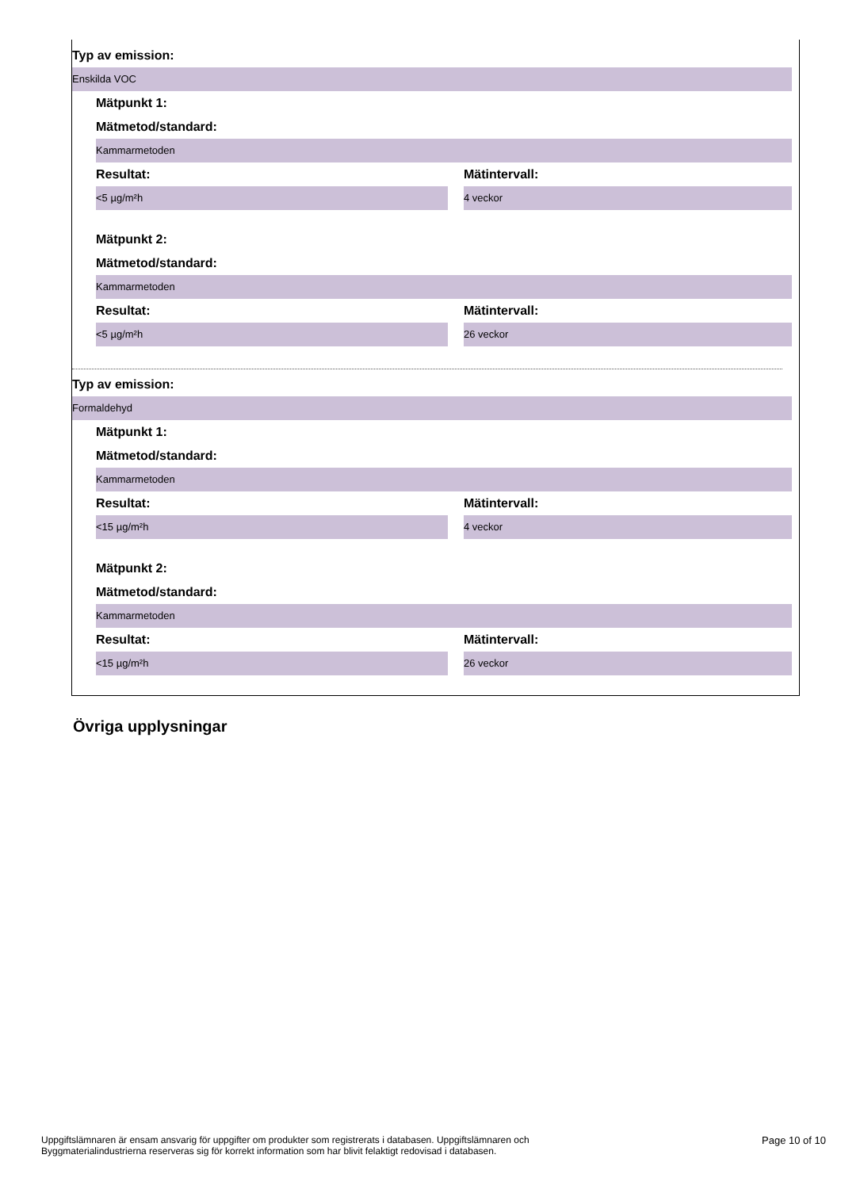Typ av emission:
Enskilda VOC
Mätpunkt 1:
Mätmetod/standard:
Kammarmetoden
Resultat: Mätintervall:
<5 µg/m²h 4 veckor
Mätpunkt 2:
Mätmetod/standard:
Kammarmetoden
Resultat: Mätintervall:
<5 µg/m²h 26 veckor
Typ av emission:
Formaldehyd
Mätpunkt 1:
Mätmetod/standard:
Kammarmetoden
Resultat: Mätintervall:
<15 µg/m²h 4 veckor
Mätpunkt 2:
Mätmetod/standard:
Kammarmetoden
Resultat: Mätintervall:
<15 µg/m²h 26 veckor
Övriga upplysningar
Uppgiftslämnaren är ensam ansvarig för uppgifter om produkter som registrerats i databasen. Uppgiftslämnaren och
Byggmaterialindustrierna reserveras sig för korrekt information som har blivit felaktigt redovisad i databasen.
Page 10 of 10